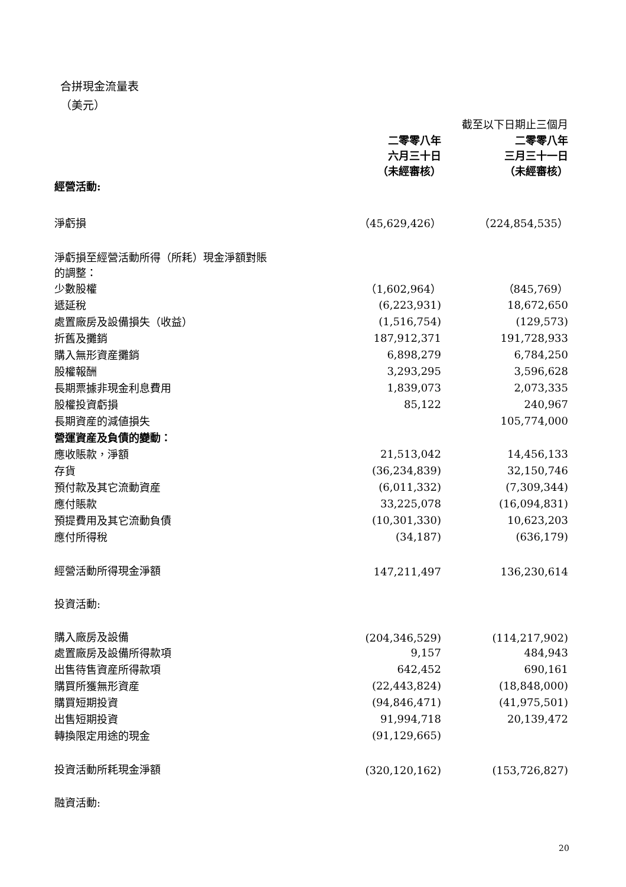合拼現金流量表
（美元）
| | 截至以下日期止三個月 | |
| --- | --- | --- |
| | 二零零八年 六月三十日 （未經審核） | 二零零八年 三月三十一日 （未經審核） |
| 經營活動: | | |
| 淨虧損 | （45,629,426） | （224,854,535） |
| 淨虧損至經營活動所得（所耗）現金淨額對賬 的調整： | | |
| 少數股權 | （1,602,964） | （845,769） |
| 遞延稅 | (6,223,931) | 18,672,650 |
| 處置廠房及設備損失（收益） | (1,516,754) | (129,573) |
| 折舊及攤銷 | 187,912,371 | 191,728,933 |
| 購入無形資産攤銷 | 6,898,279 | 6,784,250 |
| 股權報酬 | 3,293,295 | 3,596,628 |
| 長期票據非現金利息費用 | 1,839,073 | 2,073,335 |
| 股權投資虧損 | 85,122 | 240,967 |
| 長期資産的減値損失 | | 105,774,000 |
| 營運資産及負債的變動： | | |
| 應收賬款，淨額 | 21,513,042 | 14,456,133 |
| 存貨 | (36,234,839) | 32,150,746 |
| 預付款及其它流動資産 | (6,011,332) | (7,309,344) |
| 應付賬款 | 33,225,078 | (16,094,831) |
| 預提費用及其它流動負債 | (10,301,330) | 10,623,203 |
| 應付所得稅 | (34,187) | (636,179) |
| 經營活動所得現金淨額 | 147,211,497 | 136,230,614 |
| 投資活動: | | |
| 購入廠房及設備 | (204,346,529) | (114,217,902) |
| 處置廠房及設備所得款項 | 9,157 | 484,943 |
| 出售待售資産所得款項 | 642,452 | 690,161 |
| 購買所獲無形資産 | (22,443,824) | (18,848,000) |
| 購買短期投資 | (94,846,471) | (41,975,501) |
| 出售短期投資 | 91,994,718 | 20,139,472 |
| 轉換限定用途的現金 | (91,129,665) | |
| 投資活動所耗現金淨額 | (320,120,162) | (153,726,827) |
| 融資活動: | | |
20